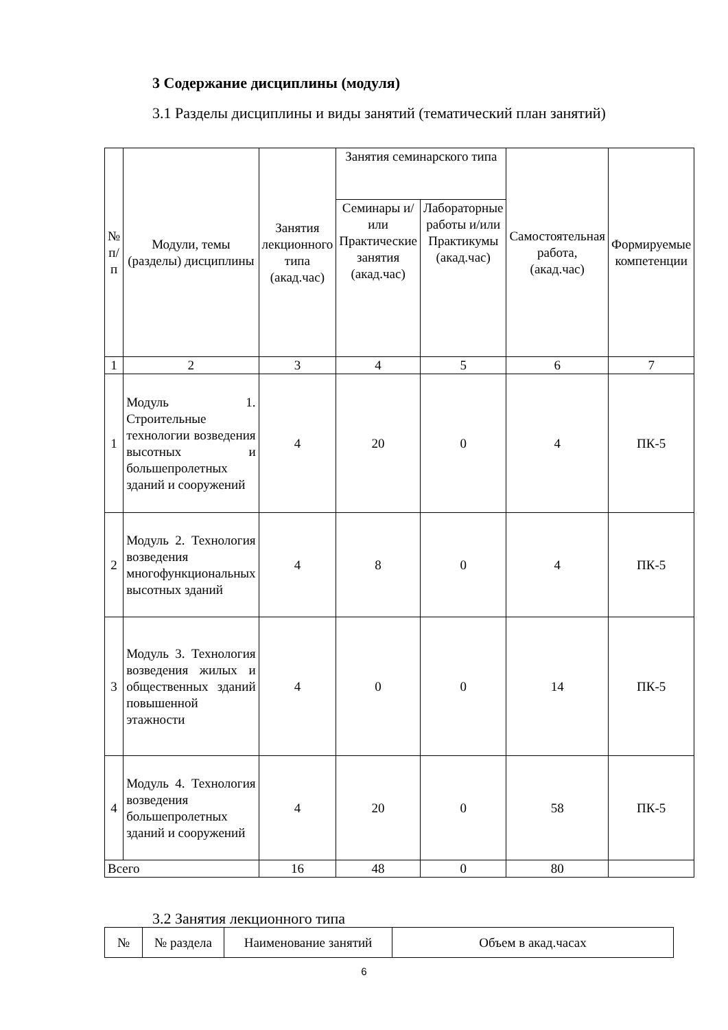3 Содержание дисциплины (модуля)
3.1 Разделы дисциплины и виды занятий (тематический план занятий)
| № п/п | Модули, темы (разделы) дисциплины | Занятия лекционного типа (акад.час) | Занятия семинарского типа | | Самостоятельная работа, (акад.час) | Формируемые компетенции |
| --- | --- | --- | --- | --- | --- | --- |
| | | | Семинары и/или Практические занятия (акад.час) | Лабораторные работы и/или Практикумы (акад.час) | | |
| 1 | 2 | 3 | 4 | 5 | 6 | 7 |
| 1 | Модуль 1. Строительные технологии возведения высотных и большепролетных зданий и сооружений | 4 | 20 | 0 | 4 | ПК-5 |
| 2 | Модуль 2. Технология возведения многофункциональных высотных зданий | 4 | 8 | 0 | 4 | ПК-5 |
| 3 | Модуль 3. Технология возведения жилых и общественных зданий повышенной этажности | 4 | 0 | 0 | 14 | ПК-5 |
| 4 | Модуль 4. Технология возведения большепролетных зданий и сооружений | 4 | 20 | 0 | 58 | ПК-5 |
| Всего | | 16 | 48 | 0 | 80 | |
3.2 Занятия лекционного типа
| № | № раздела | Наименование занятий | Объем в акад.часах |
| --- | --- | --- | --- |
6